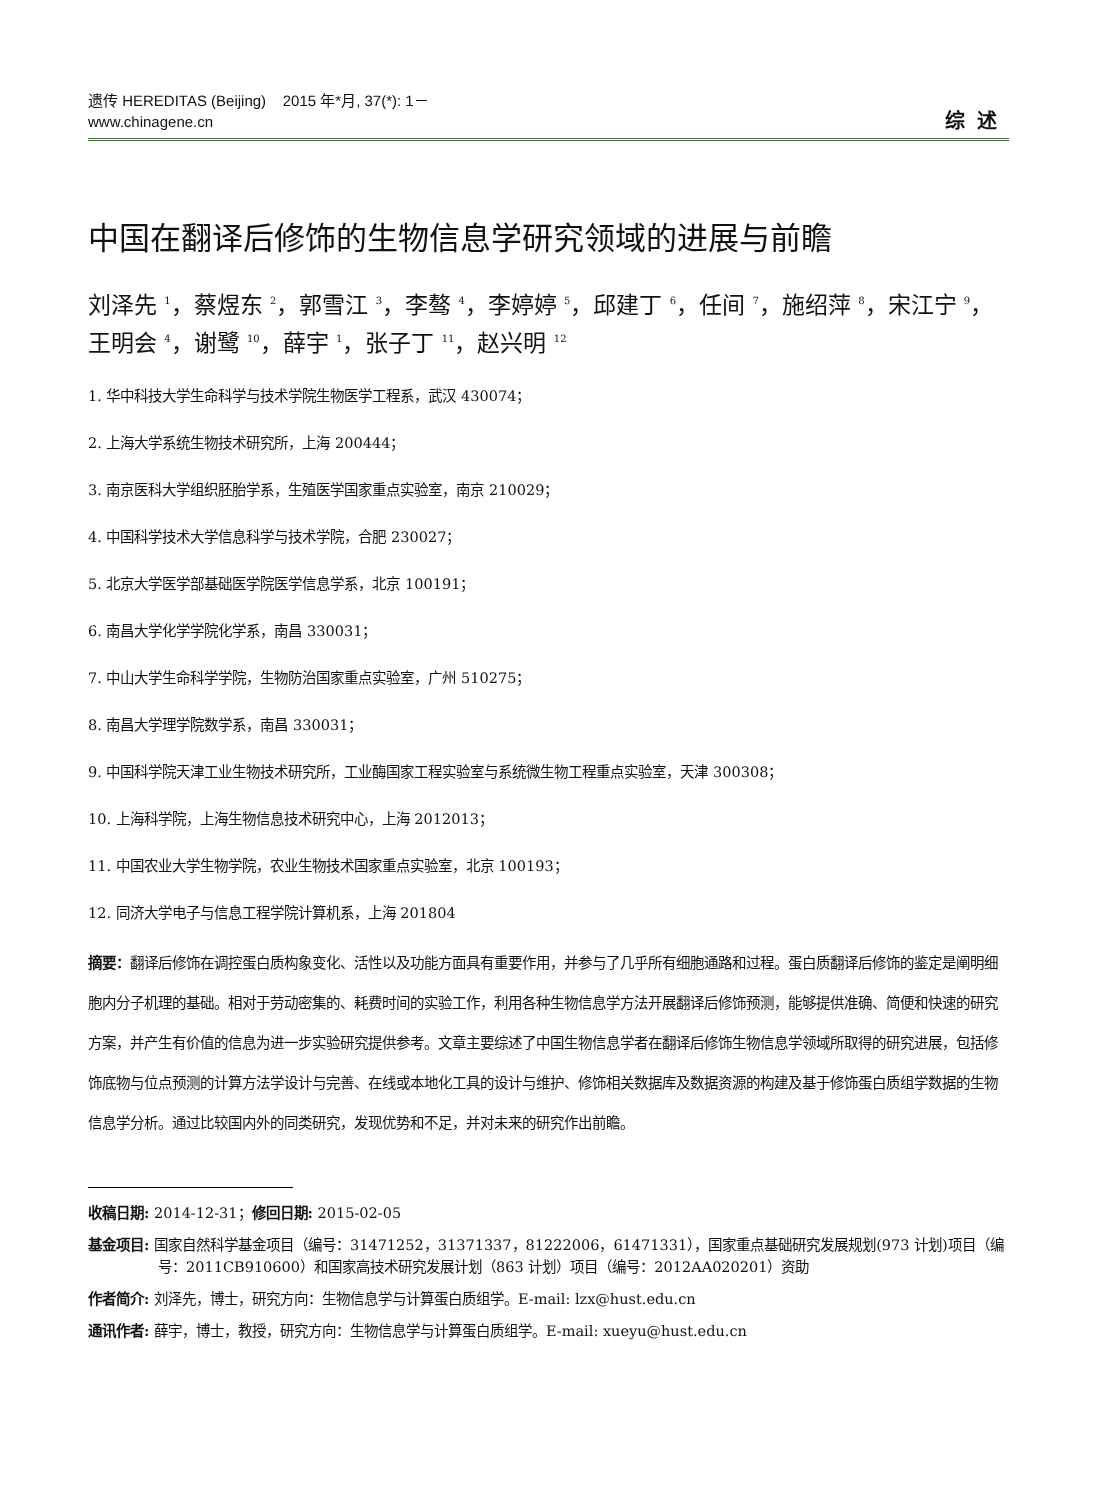遗传 HEREDITAS (Beijing) 2015 年*月, 37(*): 1－
www.chinagene.cn
综述
中国在翻译后修饰的生物信息学研究领域的进展与前瞻
刘泽先 <sup>1</sup>，蔡煜东 <sup>2</sup>，郭雪江 <sup>3</sup>，李骜 <sup>4</sup>，李婷婷 <sup>5</sup>，邱建丁 <sup>6</sup>，任间 <sup>7</sup>，施绍萍 <sup>8</sup>，宋江宁 <sup>9</sup>，王明会 <sup>4</sup>，谢鹭 <sup>10</sup>，薛宇 <sup>1</sup>，张子丁 <sup>11</sup>，赵兴明 <sup>12</sup>
1. 华中科技大学生命科学与技术学院生物医学工程系，武汉 430074；
2. 上海大学系统生物技术研究所，上海 200444；
3. 南京医科大学组织胚胎学系，生殖医学国家重点实验室，南京 210029；
4. 中国科学技术大学信息科学与技术学院，合肥 230027；
5. 北京大学医学部基础医学院医学信息学系，北京 100191；
6. 南昌大学化学学院化学系，南昌 330031；
7. 中山大学生命科学学院，生物防治国家重点实验室，广州 510275；
8. 南昌大学理学院数学系，南昌 330031；
9. 中国科学院天津工业生物技术研究所，工业酶国家工程实验室与系统微生物工程重点实验室，天津 300308；
10. 上海科学院，上海生物信息技术研究中心，上海 2012013；
11. 中国农业大学生物学院，农业生物技术国家重点实验室，北京 100193；
12. 同济大学电子与信息工程学院计算机系，上海 201804
摘要：翻译后修饰在调控蛋白质构象变化、活性以及功能方面具有重要作用，并参与了几乎所有细胞通路和过程。蛋白质翻译后修饰的鉴定是阐明细胞内分子机理的基础。相对于劳动密集的、耗费时间的实验工作，利用各种生物信息学方法开展翻译后修饰预测，能够提供准确、简便和快速的研究方案，并产生有价值的信息为进一步实验研究提供参考。文章主要综述了中国生物信息学者在翻译后修饰生物信息学领域所取得的研究进展，包括修饰底物与位点预测的计算方法学设计与完善、在线或本地化工具的设计与维护、修饰相关数据库及数据资源的构建及基于修饰蛋白质组学数据的生物信息学分析。通过比较国内外的同类研究，发现优势和不足，并对未来的研究作出前瞻。
收稿日期: 2014-12-31；修回日期: 2015-02-05
基金项目: 国家自然科学基金项目（编号：31471252，31371337，81222006，61471331），国家重点基础研究发展规划(973 计划)项目（编号：2011CB910600）和国家高技术研究发展计划（863 计划）项目（编号：2012AA020201）资助
作者简介: 刘泽先，博士，研究方向：生物信息学与计算蛋白质组学。E-mail: lzx@hust.edu.cn
通讯作者: 薛宇，博士，教授，研究方向：生物信息学与计算蛋白质组学。E-mail: xueyu@hust.edu.cn